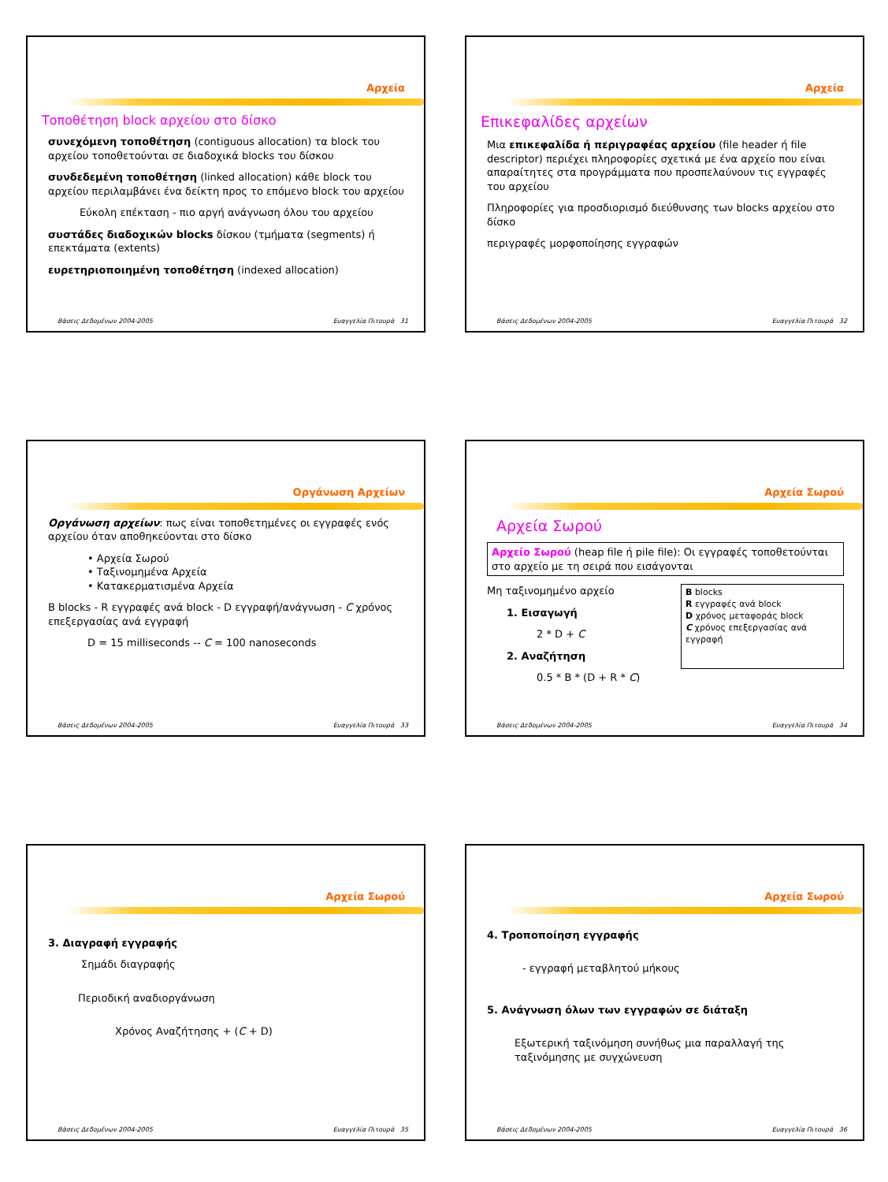Αρχεία
Τοποθέτηση block αρχείου στο δίσκο
συνεχόμενη τοποθέτηση (contiguous allocation) τα block του αρχείου τοποθετούνται σε διαδοχικά blocks του δίσκου
συνδεδεμένη τοποθέτηση (linked allocation) κάθε block του αρχείου περιλαμβάνει ένα δείκτη προς το επόμενο block του αρχείου
Εύκολη επέκταση - πιο αργή ανάγνωση όλου του αρχείου
συστάδες διαδοχικών blocks δίσκου (τμήματα (segments) ή επεκτάματα (extents)
ευρετηριοποιημένη τοποθέτηση (indexed allocation)
Βάσεις Δεδομένων 2004-2005 Ευαγγελία Πιτουρά 31
Αρχεία
Επικεφαλίδες αρχείων
Μια επικεφαλίδα ή περιγραφέας αρχείου (file header ή file descriptor) περιέχει πληροφορίες σχετικά με ένα αρχείο που είναι απαραίτητες στα προγράμματα που προσπελαύνουν τις εγγραφές του αρχείου
Πληροφορίες για προσδιορισμό διεύθυνσης των blocks αρχείου στο δίσκο
περιγραφές μορφοποίησης εγγραφών
Βάσεις Δεδομένων 2004-2005 Ευαγγελία Πιτουρά 32
Οργάνωση Αρχείων
Οργάνωση αρχείων: πως είναι τοποθετημένες οι εγγραφές ενός αρχείου όταν αποθηκεύονται στο δίσκο
• Αρχεία Σωρού
• Ταξινομημένα Αρχεία
• Κατακερματισμένα Αρχεία
B blocks - R εγγραφές ανά block - D εγγραφή/ανάγνωση - C χρόνος επεξεργασίας ανά εγγραφή
D = 15 milliseconds -- C = 100 nanoseconds
Βάσεις Δεδομένων 2004-2005 Ευαγγελία Πιτουρά 33
Αρχεία Σωρού
Αρχεία Σωρού
Αρχείο Σωρού (heap file ή pile file): Οι εγγραφές τοποθετούνται στο αρχείο με τη σειρά που εισάγονται
Μη ταξινομημένο αρχείο
1. Εισαγωγή
2 * D + C
2. Αναζήτηση
0.5 * B * (D + R * C)
B blocks
R εγγραφές ανά block
D χρόνος μεταφοράς block
C χρόνος επεξεργασίας ανά εγγραφή
Βάσεις Δεδομένων 2004-2005 Ευαγγελία Πιτουρά 34
Αρχεία Σωρού
3. Διαγραφή εγγραφής
Σημάδι διαγραφής
Περιοδική αναδιοργάνωση
Χρόνος Αναζήτησης + (C + D)
Βάσεις Δεδομένων 2004-2005 Ευαγγελία Πιτουρά 35
Αρχεία Σωρού
4. Τροποποίηση εγγραφής
- εγγραφή μεταβλητού μήκους
5. Ανάγνωση όλων των εγγραφών σε διάταξη
Εξωτερική ταξινόμηση συνήθως μια παραλλαγή της ταξινόμησης με συγχώνευση
Βάσεις Δεδομένων 2004-2005 Ευαγγελία Πιτουρά 36